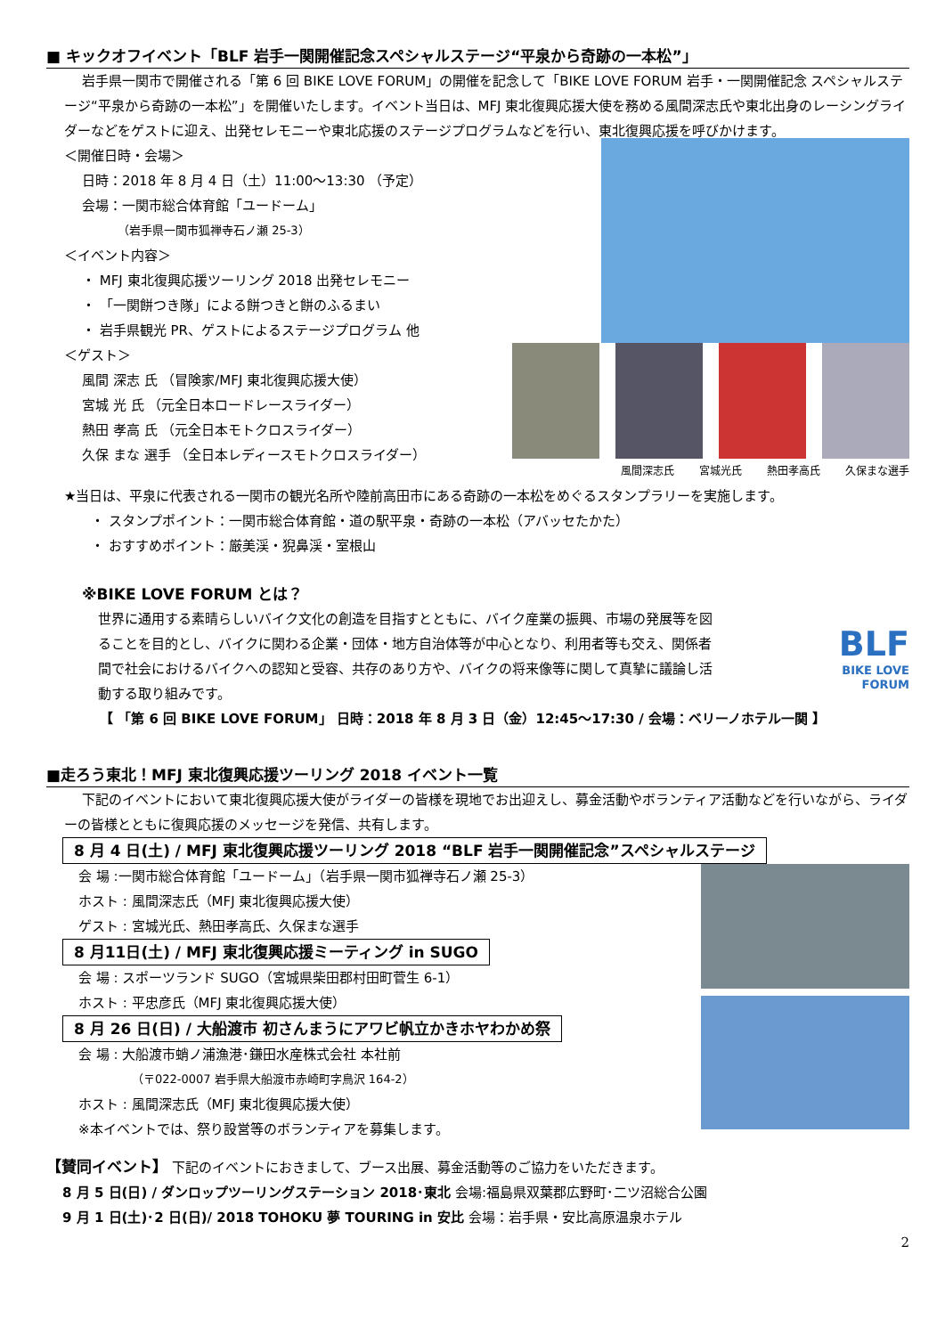■ キックオフイベント「BLF 岩手一関開催記念スペシャルステージ“平泉から奇跡の一本松”」
岩手県一関市で開催される「第 6 回 BIKE LOVE FORUM」の開催を記念して「BIKE LOVE FORUM 岩手・一関開催記念 スペシャルステージ“平泉から奇跡の一本松”」を開催いたします。イベント当日は、MFJ 東北復興応援大使を務める風間深志氏や東北出身のレーシングライダーなどをゲストに迎え、出発セレモニーや東北応援のステージプログラムなどを行い、東北復興応援を呼びかけます。
＜開催日時・会場＞
日時：2018 年 8 月 4 日（土）11:00～13:30 （予定）
会場：一関市総合体育館「ユードーム」
（岩手県一関市狐禅寺石ノ瀬 25-3）
＜イベント内容＞
・ MFJ 東北復興応援ツーリング 2018 出発セレモニー
・ 「一関餅つき隊」による餅つきと餅のふるまい
・ 岩手県観光 PR、ゲストによるステージプログラム 他
＜ゲスト＞
風間 深志 氏 （冒険家/MFJ 東北復興応援大使）
宮城 光 氏 （元全日本ロードレースライダー）
熱田 孝高 氏 （元全日本モトクロスライダー）
久保 まな 選手 （全日本レディースモトクロスライダー）
風間深志氏 宮城光氏 熱田孝高氏 久保まな選手
★当日は、平泉に代表される一関市の観光名所や陸前高田市にある奇跡の一本松をめぐるスタンプラリーを実施します。
・ スタンプポイント：一関市総合体育館・道の駅平泉・奇跡の一本松（アバッセたかた）
・ おすすめポイント：厳美渓・猊鼻渓・室根山
※BIKE LOVE FORUM とは？
世界に通用する素晴らしいバイク文化の創造を目指すとともに、バイク産業の振興、市場の発展等を図ることを目的とし、バイクに関わる企業・団体・地方自治体等が中心となり、利用者等も交え、関係者間で社会におけるバイクへの認知と受容、共存のあり方や、バイクの将来像等に関して真摯に議論し活動する取り組みです。
BLF
BIKE LOVE
FORUM
【 「第 6 回 BIKE LOVE FORUM」 日時：2018 年 8 月 3 日（金）12:45～17:30 / 会場：ベリーノホテル一関 】
■走ろう東北！MFJ 東北復興応援ツーリング 2018 イベント一覧
下記のイベントにおいて東北復興応援大使がライダーの皆様を現地でお出迎えし、募金活動やボランティア活動などを行いながら、ライダーの皆様とともに復興応援のメッセージを発信、共有します。
8 月 4 日(土) / MFJ 東北復興応援ツーリング 2018 “BLF 岩手一関開催記念”スペシャルステージ
会 場 :一関市総合体育館「ユードーム」（岩手県一関市狐禅寺石ノ瀬 25-3）
ホスト : 風間深志氏（MFJ 東北復興応援大使）
ゲスト : 宮城光氏、熱田孝高氏、久保まな選手
8 月11日(土) / MFJ 東北復興応援ミーティング in SUGO
会 場 : スポーツランド SUGO（宮城県柴田郡村田町菅生 6-1）
ホスト : 平忠彦氏（MFJ 東北復興応援大使）
8 月 26 日(日) / 大船渡市 初さんまうにアワビ帆立かきホヤわかめ祭
会 場 : 大船渡市蛸ノ浦漁港･鎌田水産株式会社 本社前
（〒022-0007 岩手県大船渡市赤崎町字鳥沢 164-2）
ホスト : 風間深志氏（MFJ 東北復興応援大使）
※本イベントでは、祭り設営等のボランティアを募集します。
【賛同イベント】 下記のイベントにおきまして、ブース出展、募金活動等のご協力をいただきます。
8 月 5 日(日) / ダンロップツーリングステーション 2018･東北 会場:福島県双葉郡広野町･二ツ沼総合公園
9 月 1 日(土)･2 日(日)/ 2018 TOHOKU 夢 TOURING in 安比 会場：岩手県・安比高原温泉ホテル
2